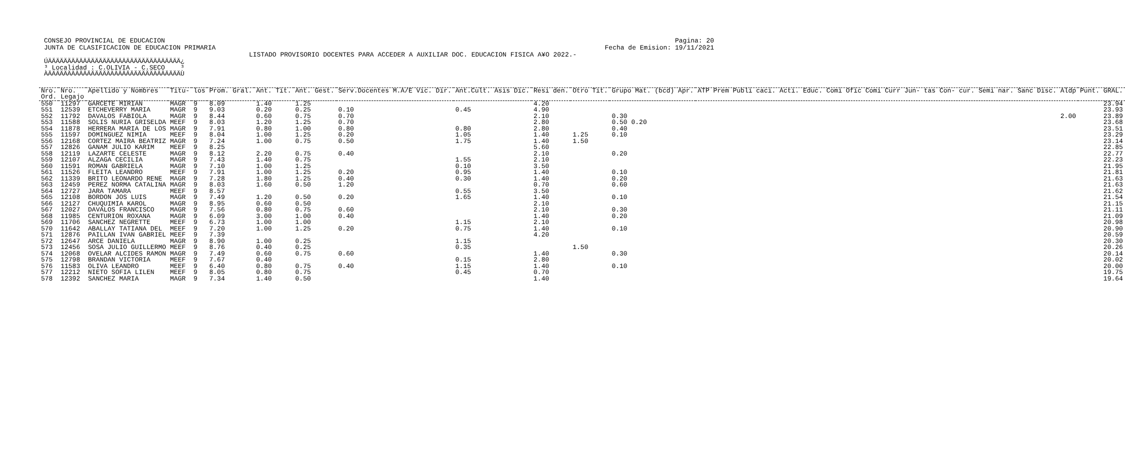CONSEJO PROVINCIAL DE EDUCACION
JUNTA DE CLASIFICACION DE EDUCACION PRIMARIA
Pagina: 20
Fecha de Emision: 19/11/2021
LISTADO PROVISORIO DOCENTES PARA ACCEDER A AUXILIAR DOC. EDUCACION FISICA A¥O 2022.-
ÚÄÄÄÄÄÄÄÄÄÄÄÄÄÄÄÄÄÄÄÄÄÄÄÄÄÄÄÄÄÄÄÄÄÄ¿
³ Localidad : C.OLIVIA - C.SECO    ³
ÀÄÄÄÄÄÄÄÄÄÄÄÄÄÄÄÄÄÄÄÄÄÄÄÄÄÄÄÄÄÄÄÄÄÄÙ
| Nro. | Nro. | Apellido y Nombres | Titu- | los | Prom. Gral. | Ant. Tit. | Ant. Gest. | Serv.Docentes M.A/E Vic. Dir. | Ant.Cult. Asis Dic. | Resi den. | Otro Tit. | Grupo Mat. (bcd) Apr. | ATP Prem Publi caci. Acti. Educ. Comi Ofic Comi Curr Jun- tas Con- cur. Semi nar. Sanc Disc. Aldp | Punt. GRAL. |
| --- | --- | --- | --- | --- | --- | --- | --- | --- | --- | --- | --- | --- | --- | --- |
| Ord. | Legajo | | | | | | | | | | | | | |
| 550 | 11297 | GARCETE MIRIAN | MAGR | 9 | 8.09 | 1.40 | 1.25 | | | 4.20 | | | | 23.94 |
| 551 | 12539 | ETCHEVERRY MARIA | MAGR | 9 | 9.03 | 0.20 | 0.25 | 0.10 | 0.45 | 4.90 | | | | 23.93 |
| 552 | 11792 | DAVALOS FABIOLA | MAGR | 9 | 8.44 | 0.60 | 0.75 | 0.70 | | 2.10 | | 0.30 | 2.00 | 23.89 |
| 553 | 11588 | SOLIS NURIA GRISELDA | MEEF | 9 | 8.03 | 1.20 | 1.25 | 0.70 | | 2.80 | | 0.50 0.20 | | 23.68 |
| 554 | 11878 | HERRERA MARIA DE LOS | MAGR | 9 | 7.91 | 0.80 | 1.00 | 0.80 | 0.80 | 2.80 | | 0.40 | | 23.51 |
| 555 | 11597 | DOMINGUEZ NIMIA | MEEF | 9 | 8.04 | 1.00 | 1.25 | 0.20 | 1.05 | 1.40 | 1.25 | 0.10 | | 23.29 |
| 556 | 12168 | CORTEZ MAIRA BEATRIZ | MAGR | 9 | 7.24 | 1.00 | 0.75 | 0.50 | 1.75 | 1.40 | 1.50 | | | 23.14 |
| 557 | 12826 | GANAM JULIO KARIM | MEEF | 9 | 8.25 | | | | | 5.60 | | | | 22.85 |
| 558 | 12119 | LAZARTE CELESTE | MAGR | 9 | 8.12 | 2.20 | 0.75 | 0.40 | | 2.10 | | 0.20 | | 22.77 |
| 559 | 12107 | ALZAGA CECILIA | MAGR | 9 | 7.43 | 1.40 | 0.75 | | 1.55 | 2.10 | | | | 22.23 |
| 560 | 11591 | ROMAN GABRIELA | MAGR | 9 | 7.10 | 1.00 | 1.25 | | 0.10 | 3.50 | | | | 21.95 |
| 561 | 11526 | FLEITA LEANDRO | MEEF | 9 | 7.91 | 1.00 | 1.25 | 0.20 | 0.95 | 1.40 | | 0.10 | | 21.81 |
| 562 | 11339 | BRITO LEONARDO RENE | MAGR | 9 | 7.28 | 1.80 | 1.25 | 0.40 | 0.30 | 1.40 | | 0.20 | | 21.63 |
| 563 | 12459 | PEREZ NORMA CATALINA | MAGR | 9 | 8.03 | 1.60 | 0.50 | 1.20 | | 0.70 | | 0.60 | | 21.63 |
| 564 | 12727 | JARA TAMARA | MEEF | 9 | 8.57 | | | | 0.55 | 3.50 | | | | 21.62 |
| 565 | 12108 | BORDON JOS LUIS | MAGR | 9 | 7.49 | 1.20 | 0.50 | 0.20 | 1.65 | 1.40 | | 0.10 | | 21.54 |
| 566 | 12127 | CHUQUIMIA KAROL | MAGR | 9 | 8.95 | 0.60 | 0.50 | | | 2.10 | | | | 21.15 |
| 567 | 12027 | DAVALOS FRANCISCO | MAGR | 9 | 7.56 | 0.80 | 0.75 | 0.60 | | 2.10 | | 0.30 | | 21.11 |
| 568 | 11985 | CENTURION ROXANA | MAGR | 9 | 6.09 | 3.00 | 1.00 | 0.40 | | 1.40 | | 0.20 | | 21.09 |
| 569 | 11706 | SANCHEZ NEGRETTE | MEEF | 9 | 6.73 | 1.00 | 1.00 | | 1.15 | 2.10 | | | | 20.98 |
| 570 | 11642 | ABALLAY TATIANA DEL | MEEF | 9 | 7.20 | 1.00 | 1.25 | 0.20 | 0.75 | 1.40 | | 0.10 | | 20.90 |
| 571 | 12876 | PAILLAN IVAN GABRIEL | MEEF | 9 | 7.39 | | | | | 4.20 | | | | 20.59 |
| 572 | 12647 | ARCE DANIELA | MAGR | 9 | 8.90 | 1.00 | 0.25 | | 1.15 | | | | | 20.30 |
| 573 | 12456 | SOSA JULIO GUILLERMO | MEEF | 9 | 8.76 | 0.40 | 0.25 | | 0.35 | | 1.50 | | | 20.26 |
| 574 | 12068 | OVELAR ALCIDES RAMON | MAGR | 9 | 7.49 | 0.60 | 0.75 | 0.60 | | 1.40 | | 0.30 | | 20.14 |
| 575 | 12798 | BRANDAN VICTORIA | MEEF | 9 | 7.67 | 0.40 | | | 0.15 | 2.80 | | | | 20.02 |
| 576 | 11583 | OLIVA LEANDRO | MEEF | 9 | 6.40 | 0.80 | 0.75 | 0.40 | 1.15 | 1.40 | | 0.10 | | 20.00 |
| 577 | 12212 | NIETO SOFIA LILEN | MEEF | 9 | 8.05 | 0.80 | 0.75 | | 0.45 | 0.70 | | | | 19.75 |
| 578 | 12392 | SANCHEZ MARIA | MAGR | 9 | 7.34 | 1.40 | 0.50 | | | 1.40 | | | | 19.64 |